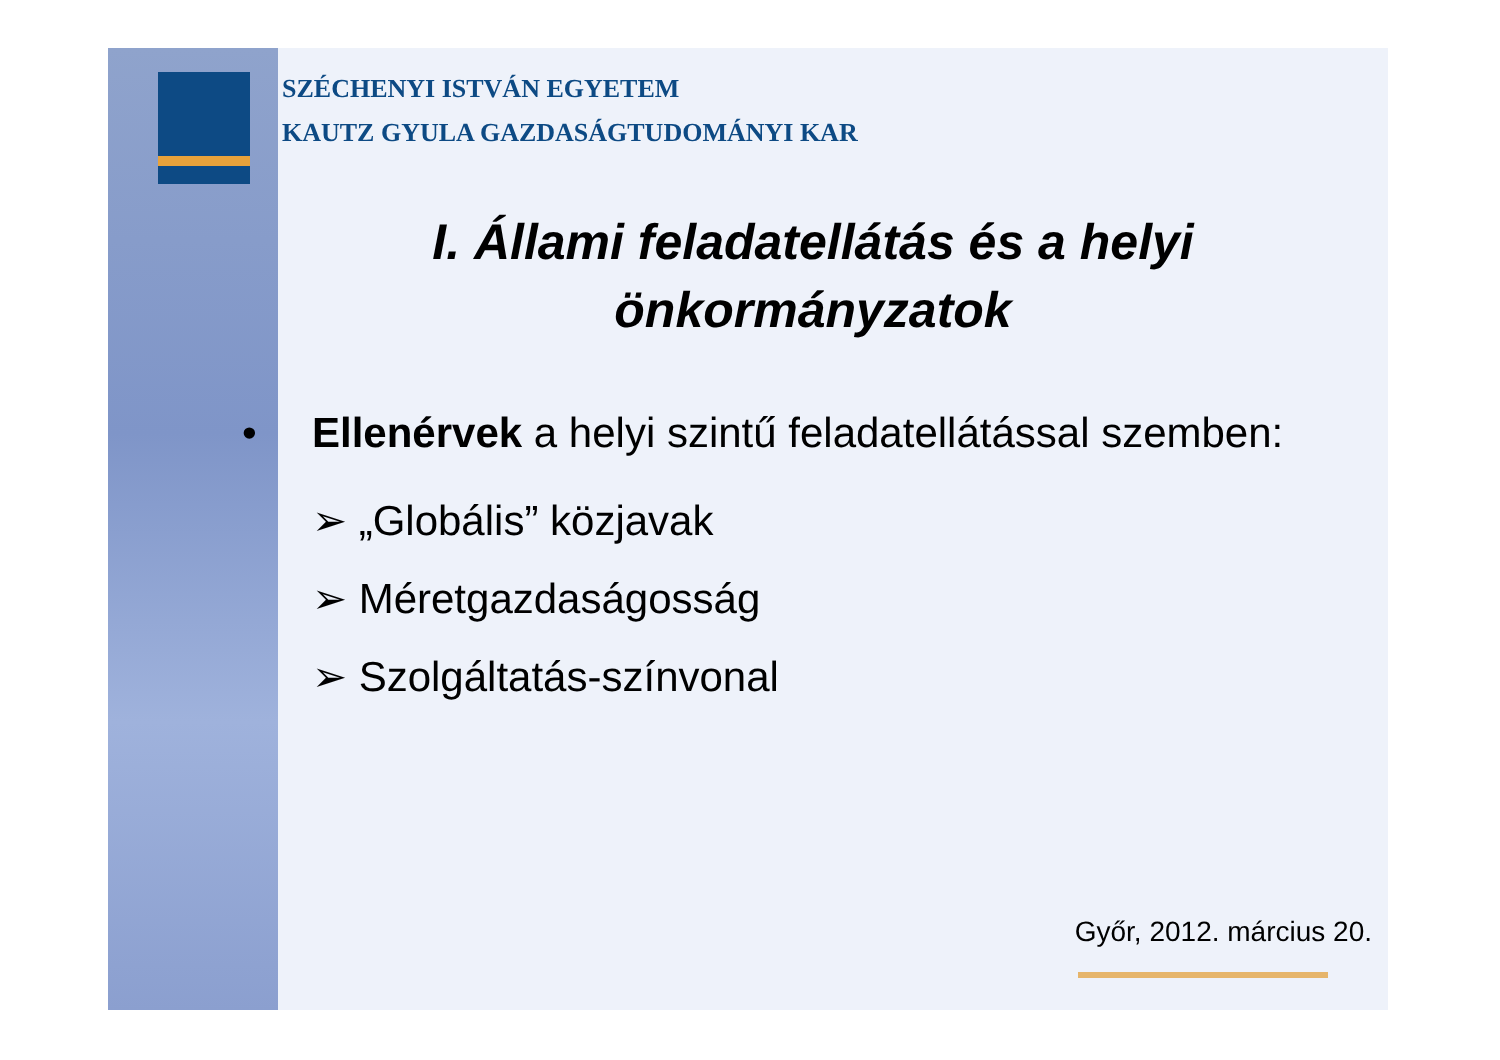SZÉCHENYI ISTVÁN EGYETEM
KAUTZ GYULA GAZDASÁGTUDOMÁNYI KAR
I. Állami feladatellátás és a helyi önkormányzatok
• Ellenérvek a helyi szintű feladatellátással szemben:
➢ „Globális” közjavak
➢ Méretgazdaságosság
➢ Szolgáltatás-színvonal
Győr, 2012. március 20.